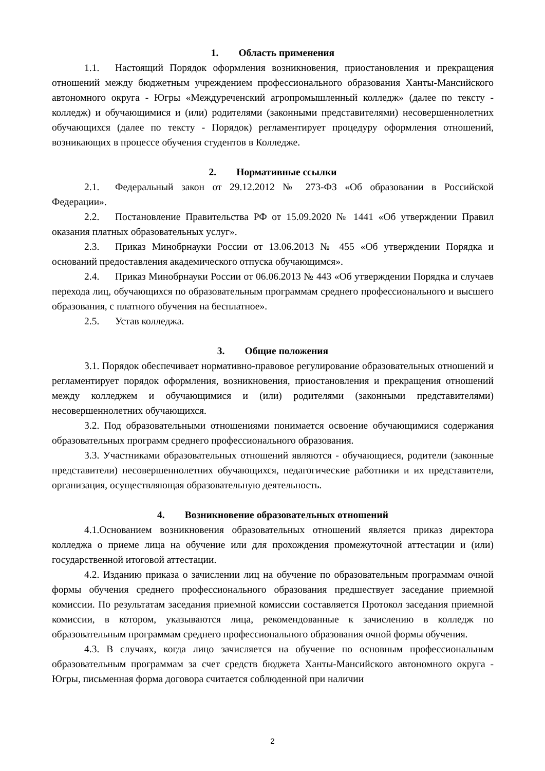1. Область применения
1.1. Настоящий Порядок оформления возникновения, приостановления и прекращения отношений между бюджетным учреждением профессионального образования Ханты-Мансийского автономного округа - Югры «Междуреченский агропромышленный колледж» (далее по тексту - колледж) и обучающимися и (или) родителями (законными представителями) несовершеннолетних обучающихся (далее по тексту - Порядок) регламентирует процедуру оформления отношений, возникающих в процессе обучения студентов в Колледже.
2. Нормативные ссылки
2.1. Федеральный закон от 29.12.2012 № 273-ФЗ «Об образовании в Российской Федерации».
2.2. Постановление Правительства РФ от 15.09.2020 № 1441 «Об утверждении Правил оказания платных образовательных услуг».
2.3. Приказ Минобрнауки России от 13.06.2013 № 455 «Об утверждении Порядка и оснований предоставления академического отпуска обучающимся».
2.4. Приказ Минобрнауки России от 06.06.2013 № 443 «Об утверждении Порядка и случаев перехода лиц, обучающихся по образовательным программам среднего профессионального и высшего образования, с платного обучения на бесплатное».
2.5. Устав колледжа.
3. Общие положения
3.1. Порядок обеспечивает нормативно-правовое регулирование образовательных отношений и регламентирует порядок оформления, возникновения, приостановления и прекращения отношений между колледжем и обучающимися и (или) родителями (законными представителями) несовершеннолетних обучающихся.
3.2. Под образовательными отношениями понимается освоение обучающимися содержания образовательных программ среднего профессионального образования.
3.3. Участниками образовательных отношений являются - обучающиеся, родители (законные представители) несовершеннолетних обучающихся, педагогические работники и их представители, организация, осуществляющая образовательную деятельность.
4. Возникновение образовательных отношений
4.1.Основанием возникновения образовательных отношений является приказ директора колледжа о приеме лица на обучение или для прохождения промежуточной аттестации и (или) государственной итоговой аттестации.
4.2. Изданию приказа о зачислении лиц на обучение по образовательным программам очной формы обучения среднего профессионального образования предшествует заседание приемной комиссии. По результатам заседания приемной комиссии составляется Протокол заседания приемной комиссии, в котором, указываются лица, рекомендованные к зачислению в колледж по образовательным программам среднего профессионального образования очной формы обучения.
4.3. В случаях, когда лицо зачисляется на обучение по основным профессиональным образовательным программам за счет средств бюджета Ханты-Мансийского автономного округа - Югры, письменная форма договора считается соблюденной при наличии
2